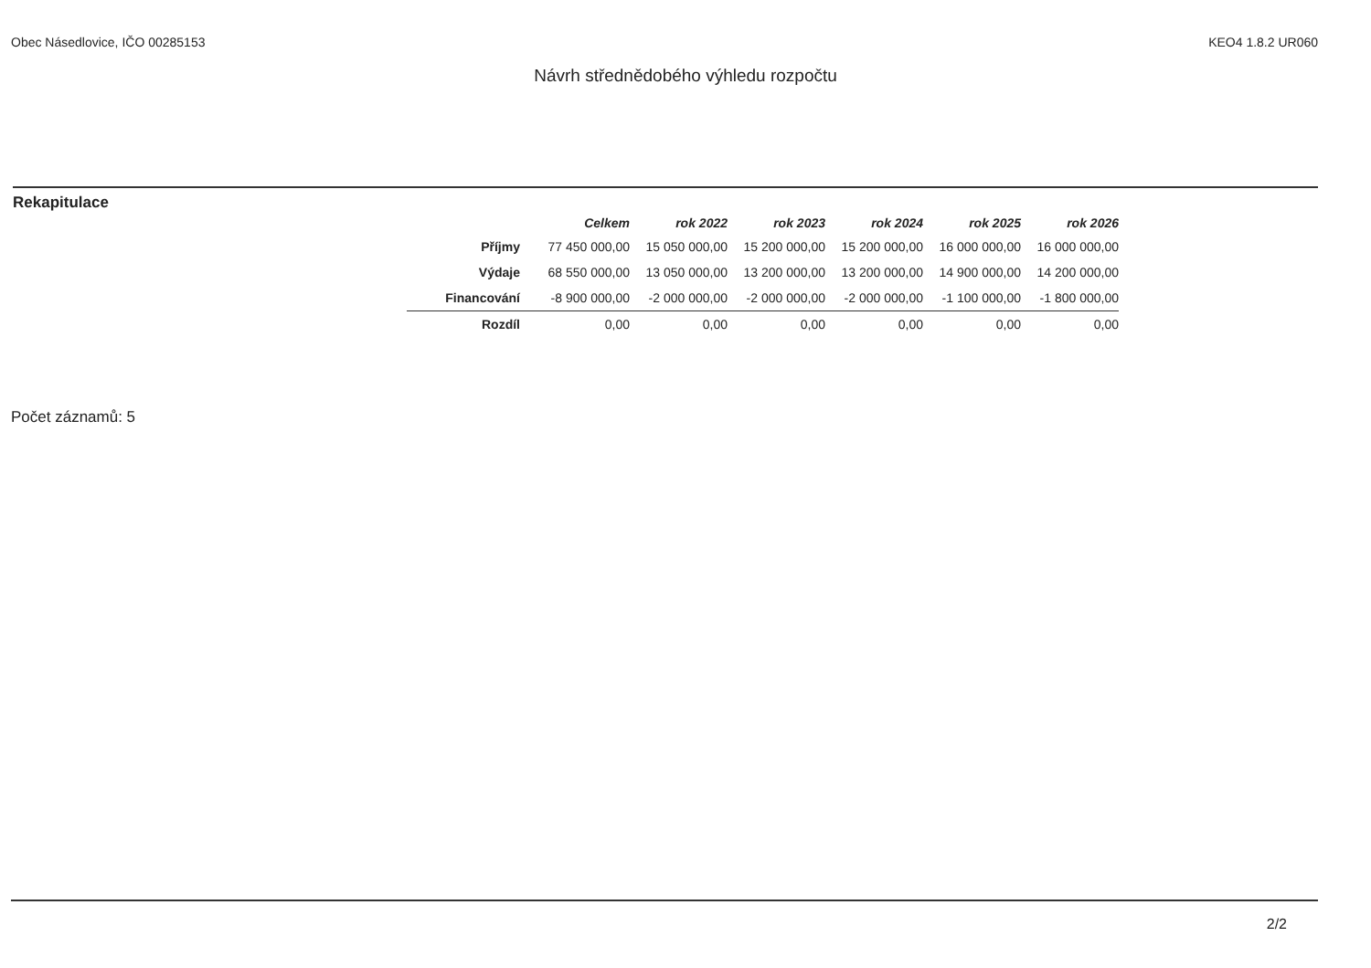Obec Násedlovice, IČO 00285153 KEO4 1.8.2 UR060
Návrh střednědobého výhledu rozpočtu
Rekapitulace
| | Celkem | rok 2022 | rok 2023 | rok 2024 | rok 2025 | rok 2026 |
| --- | --- | --- | --- | --- | --- | --- |
| Příjmy | 77 450 000,00 | 15 050 000,00 | 15 200 000,00 | 15 200 000,00 | 16 000 000,00 | 16 000 000,00 |
| Výdaje | 68 550 000,00 | 13 050 000,00 | 13 200 000,00 | 13 200 000,00 | 14 900 000,00 | 14 200 000,00 |
| Financování | -8 900 000,00 | -2 000 000,00 | -2 000 000,00 | -2 000 000,00 | -1 100 000,00 | -1 800 000,00 |
| Rozdíl | 0,00 | 0,00 | 0,00 | 0,00 | 0,00 | 0,00 |
Počet záznamů: 5
2/2